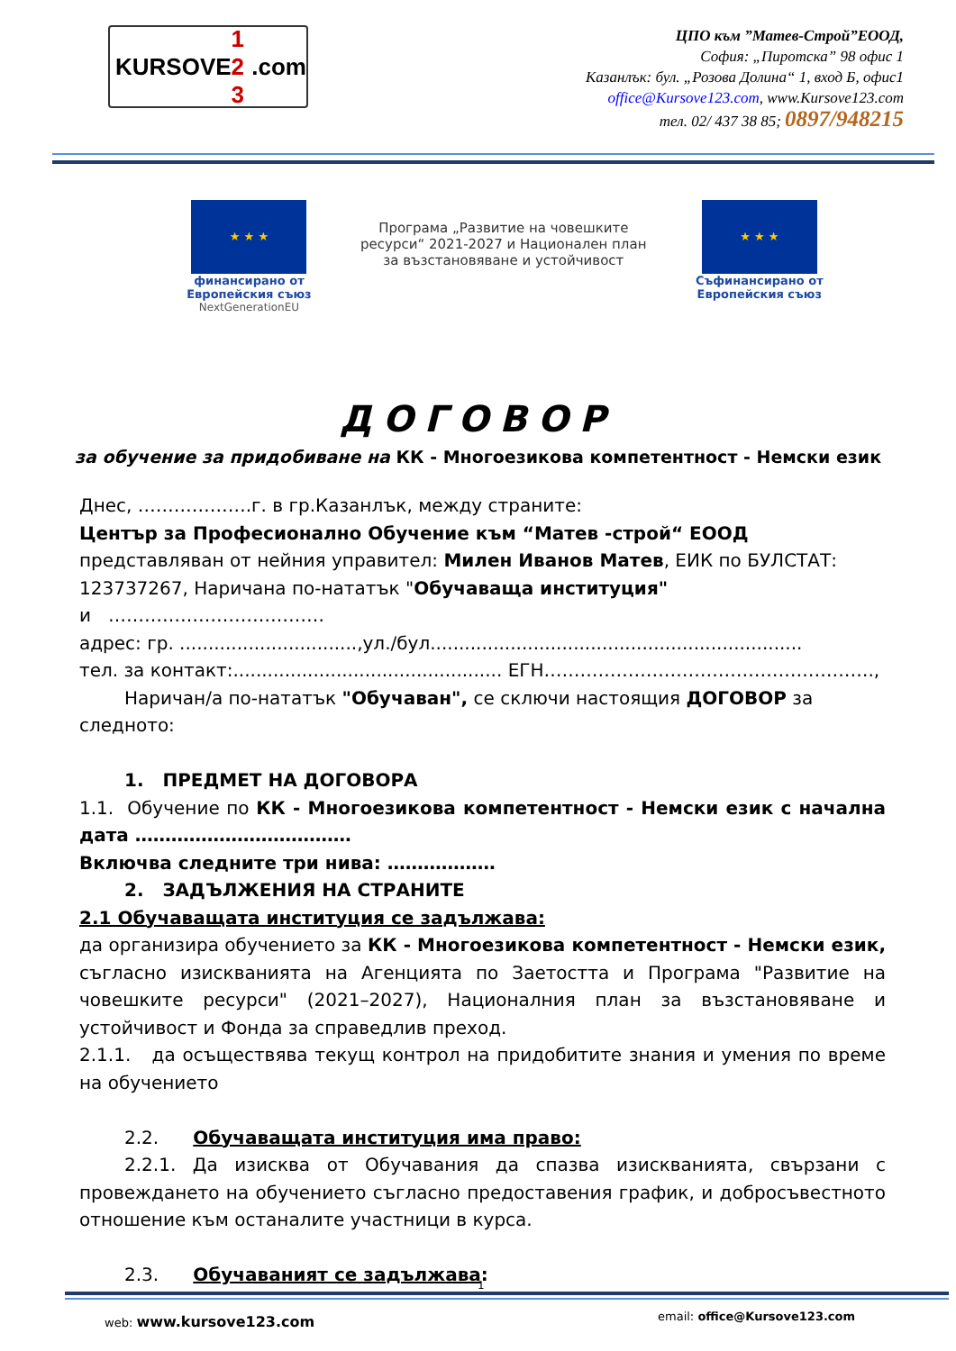KURSOVE 1 2 3 .com
ЦПО към ”Матев-Строй”ЕООД,
София: „Пиротска” 98 офис 1
Казанлък: бул. „Розова Долина“ 1, вход Б, офис1
office@Kursove123.com, www.Kursove123.com
тел. 02/ 437 38 85; 0897/948215
★ ★ ★
финансирано от
Европейския съюз
NextGenerationEU
Програма „Развитие на човешките
ресурси“ 2021-2027 и Национален план
за възстановяване и устойчивост
★ ★ ★
Съфинансирано от
Европейския съюз
ДОГОВОР
за обучение за придобиване на КК - Многоезикова компетентност - Немски език
Днес, ……………….г. в гр.Казанлък, между страните:
Център за Професионално Обучение към “Матев -строй“ ЕООД
представляван от нейния управител: Милен Иванов Матев, ЕИК по БУЛСТАТ: 123737267, Наричана по-нататък "Обучаваща институция"
и ………………………………
адрес: гр. ...............................,ул./бул.................................................................
тел. за контакт:............................................... ЕГН……………………………………………….,
Наричан/а по-нататък "Обучаван", се сключи настоящия ДОГОВОР за
следното:
1. ПРЕДМЕТ НА ДОГОВОРА
1.1. Обучение по КК - Многоезикова компетентност - Немски език с начална дата ………………………………
Включва следните три нива: ………………
2. ЗАДЪЛЖЕНИЯ НА СТРАНИТЕ
2.1 Обучаващата институция се задължава:
да организира обучението за КК - Многоезикова компетентност - Немски език, съгласно изискванията на Агенцията по Заетостта и Програма "Развитие на човешките ресурси" (2021–2027), Националния план за възстановяване и устойчивост и Фонда за справедлив преход.
2.1.1. да осъществява текущ контрол на придобитите знания и умения по време на обучението
2.2. Обучаващата институция има право:
2.2.1. Да изисква от Обучавания да спазва изискванията, свързани с провеждането на обучението съгласно предоставения график, и добросъвестното отношение към останалите участници в курса.
2.3. Обучаваният се задължава:
1
web: www.kursove123.com email: office@Kursove123.com